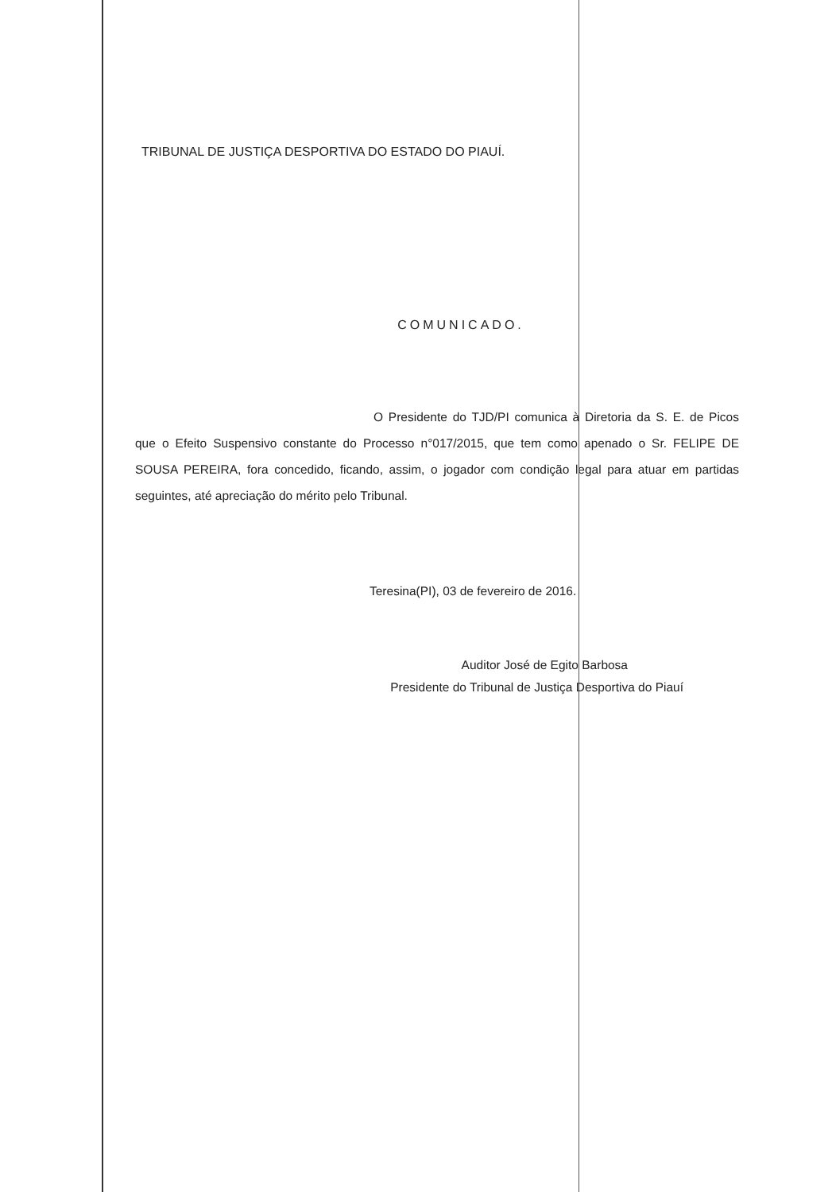TRIBUNAL DE JUSTIÇA DESPORTIVA DO ESTADO DO PIAUÍ.
COMUNICADO.
O Presidente do TJD/PI comunica à Diretoria da S. E. de Picos que o Efeito Suspensivo constante do Processo n°017/2015, que tem como apenado o Sr. FELIPE DE SOUSA PEREIRA, fora concedido, ficando, assim, o jogador com condição legal para atuar em partidas seguintes, até apreciação do mérito pelo Tribunal.
Teresina(PI), 03 de fevereiro de 2016.
Auditor José de Egito Barbosa
Presidente do Tribunal de Justiça Desportiva do Piauí